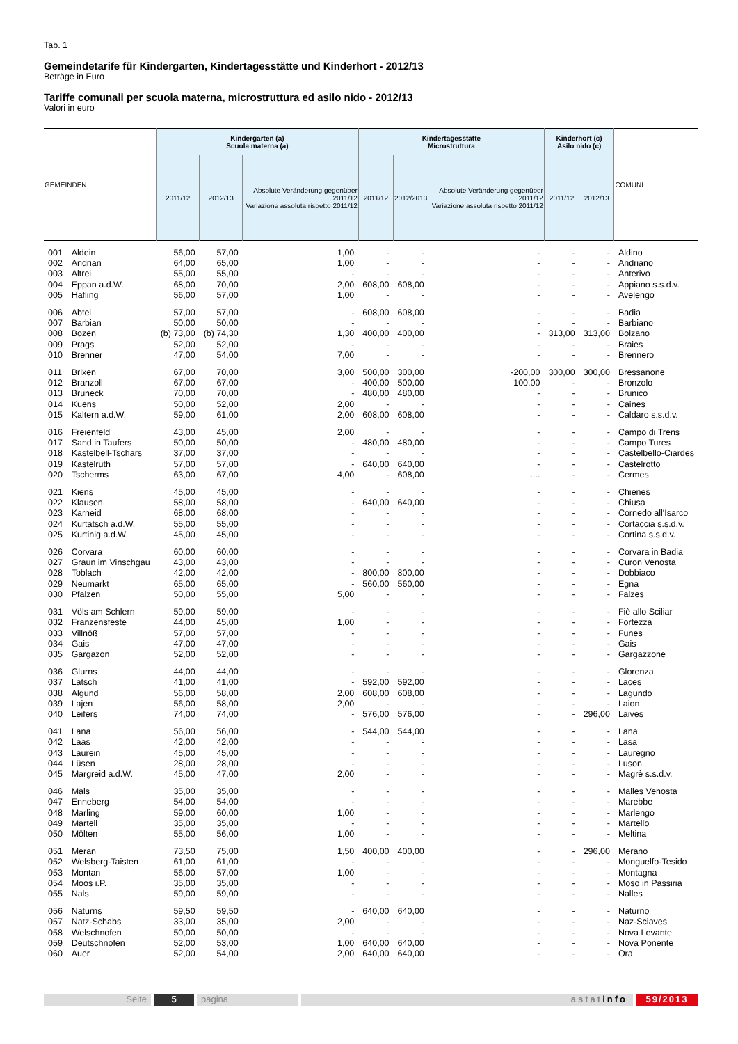Tab. 1
Gemeindetarife für Kindergarten, Kindertagesstätte und Kinderhort - 2012/13
Beträge in Euro
Tariffe comunali per scuola materna, microstruttura ed asilo nido - 2012/13
Valori in euro
| GEMEINDEN | | Kindergarten (a) Scuola materna (a) | | | Kindertagesstätte Microstruttura | | | Kinderhort (c) Asilo nido (c) | | COMUNI |
| --- | --- | --- | --- | --- | --- | --- | --- | --- | --- | --- |
| | | 2011/12 | 2012/13 | Absolute Veränderung gegenüber 2011/12 Variazione assoluta rispetto 2011/12 | 2011/12 | 2012/2013 | Absolute Veränderung gegenüber 2011/12 Variazione assoluta rispetto 2011/12 | 2011/12 | 2012/13 | |
| 001 | Aldein | 56,00 | 57,00 | 1,00 | - | - | - | - | - | Aldino |
| 002 | Andrian | 64,00 | 65,00 | 1,00 | - | - | - | - | - | Andriano |
| 003 | Altrei | 55,00 | 55,00 | - | - | - | - | - | - | Anterivo |
| 004 | Eppan a.d.W. | 68,00 | 70,00 | 2,00 | 608,00 | 608,00 | - | - | - | Appiano s.s.d.v. |
| 005 | Hafling | 56,00 | 57,00 | 1,00 | - | - | - | - | - | Avelengo |
| 006 | Abtei | 57,00 | 57,00 | - | 608,00 | 608,00 | - | - | - | Badia |
| 007 | Barbian | 50,00 | 50,00 | - | - | - | - | - | - | Barbiano |
| 008 | Bozen | (b) 73,00 | (b) 74,30 | 1,30 | 400,00 | 400,00 | - | 313,00 | 313,00 | Bolzano |
| 009 | Prags | 52,00 | 52,00 | - | - | - | - | - | - | Braies |
| 010 | Brenner | 47,00 | 54,00 | 7,00 | - | - | - | - | - | Brennero |
| 011 | Brixen | 67,00 | 70,00 | 3,00 | 500,00 | 300,00 | -200,00 | 300,00 | 300,00 | Bressanone |
| 012 | Branzoll | 67,00 | 67,00 | - | 400,00 | 500,00 | 100,00 | - | - | Bronzolo |
| 013 | Bruneck | 70,00 | 70,00 | - | 480,00 | 480,00 | - | - | - | Brunico |
| 014 | Kuens | 50,00 | 52,00 | 2,00 | - | - | - | - | - | Caines |
| 015 | Kaltern a.d.W. | 59,00 | 61,00 | 2,00 | 608,00 | 608,00 | - | - | - | Caldaro s.s.d.v. |
| 016 | Freienfeld | 43,00 | 45,00 | 2,00 | - | - | - | - | - | Campo di Trens |
| 017 | Sand in Taufers | 50,00 | 50,00 | - | 480,00 | 480,00 | - | - | - | Campo Tures |
| 018 | Kastelbell-Tschars | 37,00 | 37,00 | - | - | - | - | - | - | Castelbello-Ciardes |
| 019 | Kastelruth | 57,00 | 57,00 | - | 640,00 | 640,00 | - | - | - | Castelrotto |
| 020 | Tscherms | 63,00 | 67,00 | 4,00 | - | 608,00 | .... | - | - | Cermes |
| 021 | Kiens | 45,00 | 45,00 | - | - | - | - | - | - | Chienes |
| 022 | Klausen | 58,00 | 58,00 | - | 640,00 | 640,00 | - | - | - | Chiusa |
| 023 | Karneid | 68,00 | 68,00 | - | - | - | - | - | - | Cornedo all'Isarco |
| 024 | Kurtatsch a.d.W. | 55,00 | 55,00 | - | - | - | - | - | - | Cortaccia s.s.d.v. |
| 025 | Kurtinig a.d.W. | 45,00 | 45,00 | - | - | - | - | - | - | Cortina s.s.d.v. |
| 026 | Corvara | 60,00 | 60,00 | - | - | - | - | - | - | Corvara in Badia |
| 027 | Graun im Vinschgau | 43,00 | 43,00 | - | - | - | - | - | - | Curon Venosta |
| 028 | Toblach | 42,00 | 42,00 | - | 800,00 | 800,00 | - | - | - | Dobbiaco |
| 029 | Neumarkt | 65,00 | 65,00 | - | 560,00 | 560,00 | - | - | - | Egna |
| 030 | Pfalzen | 50,00 | 55,00 | 5,00 | - | - | - | - | - | Falzes |
| 031 | Völs am Schlern | 59,00 | 59,00 | - | - | - | - | - | - | Fiè allo Sciliar |
| 032 | Franzensfeste | 44,00 | 45,00 | 1,00 | - | - | - | - | - | Fortezza |
| 033 | Villnöß | 57,00 | 57,00 | - | - | - | - | - | - | Funes |
| 034 | Gais | 47,00 | 47,00 | - | - | - | - | - | - | Gais |
| 035 | Gargazon | 52,00 | 52,00 | - | - | - | - | - | - | Gargazzone |
| 036 | Glurns | 44,00 | 44,00 | - | - | - | - | - | - | Glorenza |
| 037 | Latsch | 41,00 | 41,00 | - | 592,00 | 592,00 | - | - | - | Laces |
| 038 | Algund | 56,00 | 58,00 | 2,00 | 608,00 | 608,00 | - | - | - | Lagundo |
| 039 | Lajen | 56,00 | 58,00 | 2,00 | - | - | - | - | - | Laion |
| 040 | Leifers | 74,00 | 74,00 | - | 576,00 | 576,00 | - | - | 296,00 | Laives |
| 041 | Lana | 56,00 | 56,00 | - | 544,00 | 544,00 | - | - | - | Lana |
| 042 | Laas | 42,00 | 42,00 | - | - | - | - | - | - | Lasa |
| 043 | Laurein | 45,00 | 45,00 | - | - | - | - | - | - | Lauregno |
| 044 | Lüsen | 28,00 | 28,00 | - | - | - | - | - | - | Luson |
| 045 | Margreid a.d.W. | 45,00 | 47,00 | 2,00 | - | - | - | - | - | Magrè s.s.d.v. |
| 046 | Mals | 35,00 | 35,00 | - | - | - | - | - | - | Malles Venosta |
| 047 | Enneberg | 54,00 | 54,00 | - | - | - | - | - | - | Marebbe |
| 048 | Marling | 59,00 | 60,00 | 1,00 | - | - | - | - | - | Marlengo |
| 049 | Martell | 35,00 | 35,00 | - | - | - | - | - | - | Martello |
| 050 | Mölten | 55,00 | 56,00 | 1,00 | - | - | - | - | - | Meltina |
| 051 | Meran | 73,50 | 75,00 | 1,50 | 400,00 | 400,00 | - | - | 296,00 | Merano |
| 052 | Welsberg-Taisten | 61,00 | 61,00 | - | - | - | - | - | - | Monguelfo-Tesido |
| 053 | Montan | 56,00 | 57,00 | 1,00 | - | - | - | - | - | Montagna |
| 054 | Moos i.P. | 35,00 | 35,00 | - | - | - | - | - | - | Moso in Passiria |
| 055 | Nals | 59,00 | 59,00 | - | - | - | - | - | - | Nalles |
| 056 | Naturns | 59,50 | 59,50 | - | 640,00 | 640,00 | - | - | - | Naturno |
| 057 | Natz-Schabs | 33,00 | 35,00 | 2,00 | - | - | - | - | - | Naz-Sciaves |
| 058 | Welschnofen | 50,00 | 50,00 | - | - | - | - | - | - | Nova Levante |
| 059 | Deutschnofen | 52,00 | 53,00 | 1,00 | 640,00 | 640,00 | - | - | - | Nova Ponente |
| 060 | Auer | 52,00 | 54,00 | 2,00 | 640,00 | 640,00 | - | - | - | Ora |
Seite 5 pagina astatinfo 59/2013